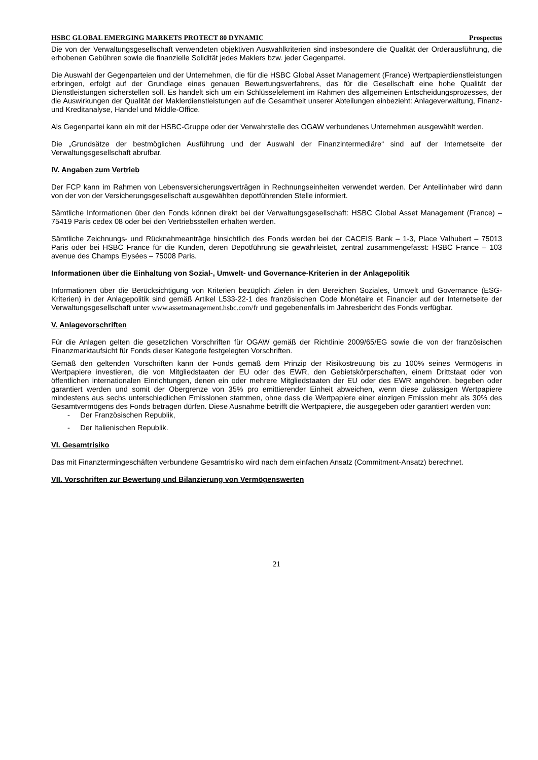HSBC GLOBAL EMERGING MARKETS PROTECT 80 DYNAMIC Prospectus
Die von der Verwaltungsgesellschaft verwendeten objektiven Auswahlkriterien sind insbesondere die Qualität der Orderausführung, die erhobenen Gebühren sowie die finanzielle Solidität jedes Maklers bzw. jeder Gegenpartei.
Die Auswahl der Gegenparteien und der Unternehmen, die für die HSBC Global Asset Management (France) Wertpapierdienstleistungen erbringen, erfolgt auf der Grundlage eines genauen Bewertungsverfahrens, das für die Gesellschaft eine hohe Qualität der Dienstleistungen sicherstellen soll. Es handelt sich um ein Schlüsselelement im Rahmen des allgemeinen Entscheidungsprozesses, der die Auswirkungen der Qualität der Maklerdienstleistungen auf die Gesamtheit unserer Abteilungen einbezieht: Anlageverwaltung, Finanz- und Kreditanalyse, Handel und Middle-Office.
Als Gegenpartei kann ein mit der HSBC-Gruppe oder der Verwahrstelle des OGAW verbundenes Unternehmen ausgewählt werden.
Die „Grundsätze der bestmöglichen Ausführung und der Auswahl der Finanzintermediäre“ sind auf der Internetseite der Verwaltungsgesellschaft abrufbar.
IV. Angaben zum Vertrieb
Der FCP kann im Rahmen von Lebensversicherungsverträgen in Rechnungseinheiten verwendet werden. Der Anteilinhaber wird dann von der von der Versicherungsgesellschaft ausgewählten depotführenden Stelle informiert.
Sämtliche Informationen über den Fonds können direkt bei der Verwaltungsgesellschaft: HSBC Global Asset Management (France) – 75419 Paris cedex 08 oder bei den Vertriebsstellen erhalten werden.
Sämtliche Zeichnungs- und Rücknahmeanträge hinsichtlich des Fonds werden bei der CACEIS Bank – 1-3, Place Valhubert – 75013 Paris oder bei HSBC France für die Kunden, deren Depotführung sie gewährleistet, zentral zusammengefasst: HSBC France – 103 avenue des Champs Elysées – 75008 Paris.
Informationen über die Einhaltung von Sozial-, Umwelt- und Governance-Kriterien in der Anlagepolitik
Informationen über die Berücksichtigung von Kriterien bezüglich Zielen in den Bereichen Soziales, Umwelt und Governance (ESG-Kriterien) in der Anlagepolitik sind gemäß Artikel L533-22-1 des französischen Code Monétaire et Financier auf der Internetseite der Verwaltungsgesellschaft unter www.assetmanagement.hsbc.com/fr und gegebenenfalls im Jahresbericht des Fonds verfügbar.
V. Anlagevorschriften
Für die Anlagen gelten die gesetzlichen Vorschriften für OGAW gemäß der Richtlinie 2009/65/EG sowie die von der französischen Finanzmarktaufsicht für Fonds dieser Kategorie festgelegten Vorschriften.
Gemäß den geltenden Vorschriften kann der Fonds gemäß dem Prinzip der Risikostreuung bis zu 100% seines Vermögens in Wertpapiere investieren, die von Mitgliedstaaten der EU oder des EWR, den Gebietskörperschaften, einem Drittstaat oder von öffentlichen internationalen Einrichtungen, denen ein oder mehrere Mitgliedstaaten der EU oder des EWR angehören, begeben oder garantiert werden und somit der Obergrenze von 35% pro emittierender Einheit abweichen, wenn diese zulässigen Wertpapiere mindestens aus sechs unterschiedlichen Emissionen stammen, ohne dass die Wertpapiere einer einzigen Emission mehr als 30% des Gesamtvermögens des Fonds betragen dürfen. Diese Ausnahme betrifft die Wertpapiere, die ausgegeben oder garantiert werden von:
- Der Französischen Republik,
- Der Italienischen Republik.
VI. Gesamtrisiko
Das mit Finanztermingeschäften verbundene Gesamtrisiko wird nach dem einfachen Ansatz (Commitment-Ansatz) berechnet.
VII. Vorschriften zur Bewertung und Bilanzierung von Vermögenswerten
21